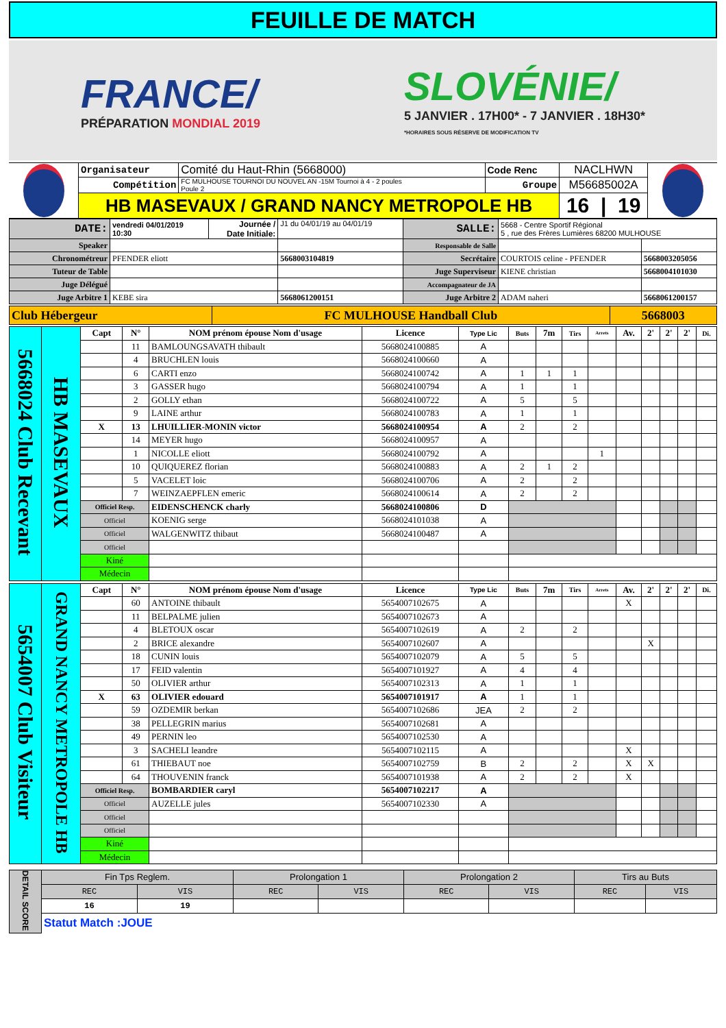FEUILLE DE MATCH
FRANCE/
PRÉPARATION MONDIAL 2019
SLOVÉNIE/
5 JANVIER . 17H00* - 7 JANVIER . 18H30*
*HORAIRES SOUS RÉSERVE DE MODIFICATION TV
| | Organisateur | Comité du Haut-Rhin (5668000) | Code Renc | NACLHWN | |
| | Compétition | FC MULHOUSE TOURNOI DU NOUVEL AN -15M Tournoi à 4 - 2 poules Poule 2 | Groupe | M56685002A | |
| | HB MASEVAUX / GRAND NANCY METROPOLE HB | | | 16 / 19 | |
| DATE: | vendredi 04/01/2019 10:30 | Journée / Date Initiale: | J1 du 04/01/19 au 04/01/19 | SALLE: | 5668 - Centre Sportif Régional 5 , rue des Frères Lumières 68200 MULHOUSE | |
| Speaker | | | | Responsable de Salle | | |
| Chronométreur | PFENDER eliott | | 5668003104819 | Secrétaire | COURTOIS celine - PFENDER | 5668003205056 |
| Tuteur de Table | | | | Juge Superviseur | KIENE christian | 5668004101030 |
| Juge Délégué | | | | Accompagnateur de JA | | |
| Juge Arbitre 1 | KEBE sira | | 5668061200151 | Juge Arbitre 2 | ADAM naheri | 5668061200157 |
| Club Hébergeur | FC MULHOUSE Handball Club | 5668003 |
| 5668024 Club Recevant | HB MASEVAUX | Capt | N° | NOM prénom épouse Nom d'usage | Licence | Type Lic | Buts | 7m | Tirs | Arrets | Av. | 2' | 2' | 2' | Di. |
| | | | 11 | BAMLOUNGSAVATH thibault | 5668024100885 | A | | | | | | | | | |
| | | | 4 | BRUCHLEN louis | 5668024100660 | A | | | | | | | | | |
| | | | 6 | CARTI enzo | 5668024100742 | A | 1 | 1 | 1 | | | | | | |
| | | | 3 | GASSER hugo | 5668024100794 | A | 1 | | 1 | | | | | | |
| | | | 2 | GOLLY ethan | 5668024100722 | A | 5 | | 5 | | | | | | |
| | | | 9 | LAINE arthur | 5668024100783 | A | 1 | | 1 | | | | | | |
| | | X | 13 | LHUILLIER-MONIN victor | 5668024100954 | A | 2 | | 2 | | | | | | |
| | | | 14 | MEYER hugo | 5668024100957 | A | | | | | | | | | |
| | | | 1 | NICOLLE eliott | 5668024100792 | A | | | | 1 | | | | | |
| | | | 10 | QUIQUEREZ florian | 5668024100883 | A | 2 | 1 | 2 | | | | | | |
| | | | 5 | VACELET loic | 5668024100706 | A | 2 | | 2 | | | | | | |
| | | | 7 | WEINZAEPFLEN emeric | 5668024100614 | A | 2 | | 2 | | | | | | |
| | | Officiel Resp. | | EIDENSCHENCK charly | 5668024100806 | D | | | | | | | | | |
| | | Officiel | | KOENIG serge | 5668024101038 | A | | | | | | | | | |
| | | Officiel | | WALGENWITZ thibaut | 5668024100487 | A | | | | | | | | | |
| | | Officiel | | | | | | | | | | | | | |
| | | Kiné | | | | | | | | | | | | | |
| | | Médecin | | | | | | | | | | | | | |
| 5654007 Club Visiteur | GRAND NANCY METROPOLE HB | Capt | N° | NOM prénom épouse Nom d'usage | Licence | Type Lic | Buts | 7m | Tirs | Arrets | Av. | 2' | 2' | 2' | Di. |
| | | | 60 | ANTOINE thibault | 5654007102675 | A | | | | | X | | | | |
| | | | 11 | BELPALME julien | 5654007102673 | A | | | | | | | | | |
| | | | 4 | BLETOUX oscar | 5654007102619 | A | 2 | | 2 | | | | | | |
| | | | 2 | BRICE alexandre | 5654007102607 | A | | | | | | X | | | |
| | | | 18 | CUNIN louis | 5654007102079 | A | 5 | | 5 | | | | | | |
| | | | 17 | FEID valentin | 5654007101927 | A | 4 | | 4 | | | | | | |
| | | | 50 | OLIVIER arthur | 5654007102313 | A | 1 | | 1 | | | | | | |
| | | X | 63 | OLIVIER edouard | 5654007101917 | A | 1 | | 1 | | | | | | |
| | | | 59 | OZDEMIR berkan | 5654007102686 | JEA | 2 | | 2 | | | | | | |
| | | | 38 | PELLEGRIN marius | 5654007102681 | A | | | | | | | | | |
| | | | 49 | PERNIN leo | 5654007102530 | A | | | | | | | | | |
| | | | 3 | SACHELI leandre | 5654007102115 | A | | | | | X | | | | |
| | | | 61 | THIEBAUT noe | 5654007102759 | B | 2 | | 2 | | X | X | | | |
| | | | 64 | THOUVENIN franck | 5654007101938 | A | 2 | | 2 | | X | | | | |
| | | Officiel Resp. | | BOMBARDIER caryl | 5654007102217 | A | | | | | | | | | |
| | | Officiel | | AUZELLE jules | 5654007102330 | A | | | | | | | | | |
| | | Officiel | | | | | | | | | | | | | |
| | | Officiel | | | | | | | | | | | | | |
| | | Kiné | | | | | | | | | | | | | |
| | | Médecin | | | | | | | | | | | | | |
| DETAIL SCORE | Fin Tps Reglem. | | Prolongation 1 | | Prolongation 2 | | Tirs au Buts | |
| | REC | VIS | REC | VIS | REC | VIS | REC | VIS |
| | 16 | 19 | | | | | | |
| | Statut Match :JOUE | | | | | | | |